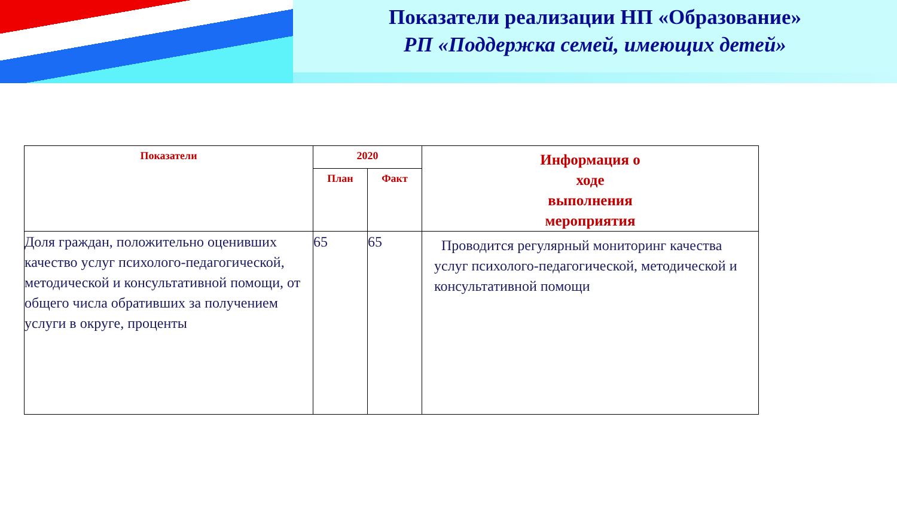Показатели реализации НП «Образование»
РП «Поддержка семей, имеющих детей»
| Показатели | 2020 | | Информация о ходе выполнения мероприятия |
| --- | --- | --- | --- |
| | План | Факт | |
| Доля граждан, положительно оценивших качество услуг психолого-педагогической, методической и консультативной помощи, от общего числа обративших за получением услуги в округе, проценты | 65 | 65 | Проводится регулярный мониторинг качества услуг психолого-педагогической, методической и консультативной помощи |